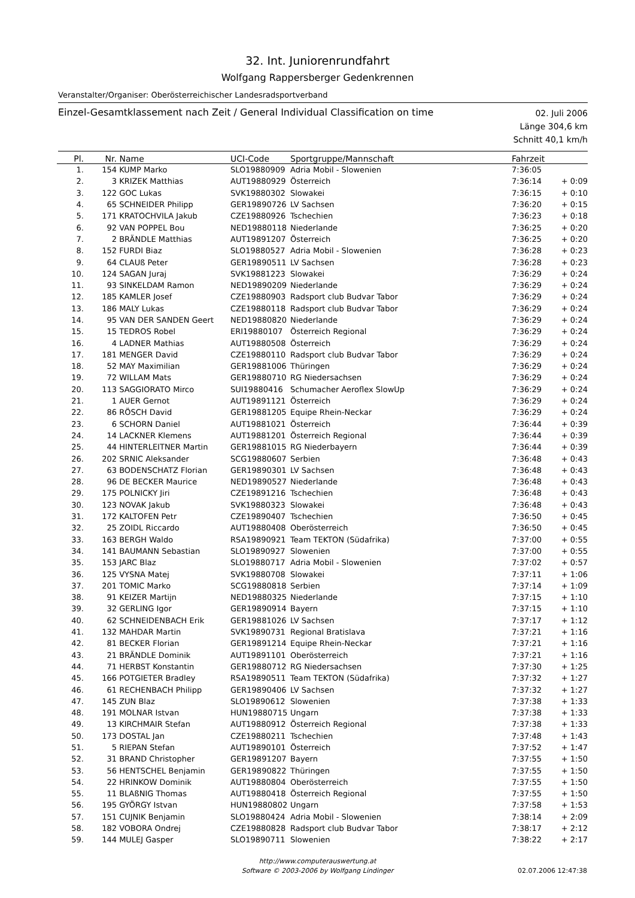32. Int. Juniorenrundfahrt
Wolfgang Rappersberger Gedenkrennen
Veranstalter/Organiser: Oberösterreichischer Landesradsportverband
Einzel-Gesamtklassement nach Zeit / General Individual Classification on time
02. Juli 2006
Länge 304,6 km
Schnitt 40,1 km/h
| Pl. | Nr. | Name | UCI-Code | Sportgruppe/Mannschaft | Fahrzeit | |
| --- | --- | --- | --- | --- | --- | --- |
| 1. | 154 | KUMP Marko | SLO19880909 | Adria Mobil - Slowenien | 7:36:05 | |
| 2. | 3 | KRIZEK Matthias | AUT19880929 | Österreich | 7:36:14 | + 0:09 |
| 3. | 122 | GOC Lukas | SVK19880302 | Slowakei | 7:36:15 | + 0:10 |
| 4. | 65 | SCHNEIDER Philipp | GER19890726 | LV Sachsen | 7:36:20 | + 0:15 |
| 5. | 171 | KRATOCHVILA Jakub | CZE19880926 | Tschechien | 7:36:23 | + 0:18 |
| 6. | 92 | VAN POPPEL Bou | NED19880118 | Niederlande | 7:36:25 | + 0:20 |
| 7. | 2 | BRÄNDLE Matthias | AUT19891207 | Österreich | 7:36:25 | + 0:20 |
| 8. | 152 | FURDI Biaz | SLO19880527 | Adria Mobil - Slowenien | 7:36:28 | + 0:23 |
| 9. | 64 | CLAUß Peter | GER19890511 | LV Sachsen | 7:36:28 | + 0:23 |
| 10. | 124 | SAGAN Juraj | SVK19881223 | Slowakei | 7:36:29 | + 0:24 |
| 11. | 93 | SINKELDAM Ramon | NED19890209 | Niederlande | 7:36:29 | + 0:24 |
| 12. | 185 | KAMLER Josef | CZE19880903 | Radsport club Budvar Tabor | 7:36:29 | + 0:24 |
| 13. | 186 | MALY Lukas | CZE19880118 | Radsport club Budvar Tabor | 7:36:29 | + 0:24 |
| 14. | 95 | VAN DER SANDEN Geert | NED19880820 | Niederlande | 7:36:29 | + 0:24 |
| 15. | 15 | TEDROS Robel | ERI19880107 | Österreich Regional | 7:36:29 | + 0:24 |
| 16. | 4 | LADNER Mathias | AUT19880508 | Österreich | 7:36:29 | + 0:24 |
| 17. | 181 | MENGER David | CZE19880110 | Radsport club Budvar Tabor | 7:36:29 | + 0:24 |
| 18. | 52 | MAY Maximilian | GER19881006 | Thüringen | 7:36:29 | + 0:24 |
| 19. | 72 | WILLAM Mats | GER19880710 | RG Niedersachsen | 7:36:29 | + 0:24 |
| 20. | 113 | SAGGIORATO Mirco | SUI19880416 | Schumacher Aeroflex SlowUp | 7:36:29 | + 0:24 |
| 21. | 1 | AUER Gernot | AUT19891121 | Österreich | 7:36:29 | + 0:24 |
| 22. | 86 | RÖSCH David | GER19881205 | Equipe Rhein-Neckar | 7:36:29 | + 0:24 |
| 23. | 6 | SCHORN Daniel | AUT19881021 | Österreich | 7:36:44 | + 0:39 |
| 24. | 14 | LACKNER Klemens | AUT19881201 | Österreich Regional | 7:36:44 | + 0:39 |
| 25. | 44 | HINTERLEITNER Martin | GER19881015 | RG Niederbayern | 7:36:44 | + 0:39 |
| 26. | 202 | SRNIC Aleksander | SCG19880607 | Serbien | 7:36:48 | + 0:43 |
| 27. | 63 | BODENSCHATZ Florian | GER19890301 | LV Sachsen | 7:36:48 | + 0:43 |
| 28. | 96 | DE BECKER Maurice | NED19890527 | Niederlande | 7:36:48 | + 0:43 |
| 29. | 175 | POLNICKY Jiri | CZE19891216 | Tschechien | 7:36:48 | + 0:43 |
| 30. | 123 | NOVAK Jakub | SVK19880323 | Slowakei | 7:36:48 | + 0:43 |
| 31. | 172 | KALTOFEN Petr | CZE19890407 | Tschechien | 7:36:50 | + 0:45 |
| 32. | 25 | ZOIDL Riccardo | AUT19880408 | Oberösterreich | 7:36:50 | + 0:45 |
| 33. | 163 | BERGH Waldo | RSA19890921 | Team TEKTON (Südafrika) | 7:37:00 | + 0:55 |
| 34. | 141 | BAUMANN Sebastian | SLO19890927 | Slowenien | 7:37:00 | + 0:55 |
| 35. | 153 | JARC Blaz | SLO19880717 | Adria Mobil - Slowenien | 7:37:02 | + 0:57 |
| 36. | 125 | VYSNA Matej | SVK19880708 | Slowakei | 7:37:11 | + 1:06 |
| 37. | 201 | TOMIC Marko | SCG19880818 | Serbien | 7:37:14 | + 1:09 |
| 38. | 91 | KEIZER Martijn | NED19880325 | Niederlande | 7:37:15 | + 1:10 |
| 39. | 32 | GERLING Igor | GER19890914 | Bayern | 7:37:15 | + 1:10 |
| 40. | 62 | SCHNEIDENBACH Erik | GER19881026 | LV Sachsen | 7:37:17 | + 1:12 |
| 41. | 132 | MAHDAR Martin | SVK19890731 | Regional Bratislava | 7:37:21 | + 1:16 |
| 42. | 81 | BECKER Florian | GER19891214 | Equipe Rhein-Neckar | 7:37:21 | + 1:16 |
| 43. | 21 | BRÄNDLE Dominik | AUT19891101 | Oberösterreich | 7:37:21 | + 1:16 |
| 44. | 71 | HERBST Konstantin | GER19880712 | RG Niedersachsen | 7:37:30 | + 1:25 |
| 45. | 166 | POTGIETER Bradley | RSA19890511 | Team TEKTON (Südafrika) | 7:37:32 | + 1:27 |
| 46. | 61 | RECHENBACH Philipp | GER19890406 | LV Sachsen | 7:37:32 | + 1:27 |
| 47. | 145 | ZUN Blaz | SLO19890612 | Slowenien | 7:37:38 | + 1:33 |
| 48. | 191 | MOLNAR Istvan | HUN19880715 | Ungarn | 7:37:38 | + 1:33 |
| 49. | 13 | KIRCHMAIR Stefan | AUT19880912 | Österreich Regional | 7:37:38 | + 1:33 |
| 50. | 173 | DOSTAL Jan | CZE19880211 | Tschechien | 7:37:48 | + 1:43 |
| 51. | 5 | RIEPAN Stefan | AUT19890101 | Österreich | 7:37:52 | + 1:47 |
| 52. | 31 | BRAND Christopher | GER19891207 | Bayern | 7:37:55 | + 1:50 |
| 53. | 56 | HENTSCHEL Benjamin | GER19890822 | Thüringen | 7:37:55 | + 1:50 |
| 54. | 22 | HRINKOW Dominik | AUT19880804 | Oberösterreich | 7:37:55 | + 1:50 |
| 55. | 11 | BLAßNIG Thomas | AUT19880418 | Österreich Regional | 7:37:55 | + 1:50 |
| 56. | 195 | GYÖRGY Istvan | HUN19880802 | Ungarn | 7:37:58 | + 1:53 |
| 57. | 151 | CUJNIK Benjamin | SLO19880424 | Adria Mobil - Slowenien | 7:38:14 | + 2:09 |
| 58. | 182 | VOBORA Ondrej | CZE19880828 | Radsport club Budvar Tabor | 7:38:17 | + 2:12 |
| 59. | 144 | MULEJ Gasper | SLO19890711 | Slowenien | 7:38:22 | + 2:17 |
http://www.computerauswertung.at
Software © 2003-2006 by Wolfgang Lindinger
02.07.2006 12:47:38